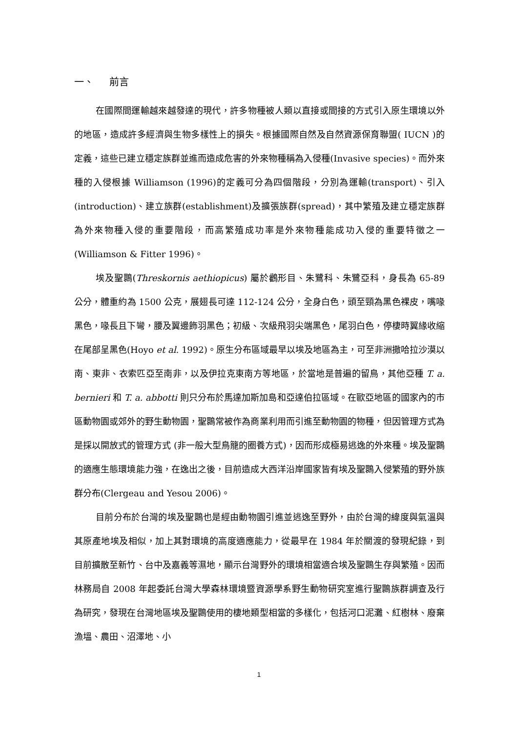一、 前言
在國際間運輸越來越發達的現代，許多物種被人類以直接或間接的方式引入原生環境以外的地區，造成許多經濟與生物多樣性上的損失。根據國際自然及自然資源保育聯盟( IUCN )的定義，這些已建立穩定族群並進而造成危害的外來物種稱為入侵種(Invasive species)。而外來種的入侵根據 Williamson (1996)的定義可分為四個階段，分別為運輸(transport)、引入(introduction)、建立族群(establishment)及擴張族群(spread)，其中繁殖及建立穩定族群為外來物種入侵的重要階段，而高繁殖成功率是外來物種能成功入侵的重要特徵之一(Williamson & Fitter 1996)。
埃及聖䴉(Threskornis aethiopicus) 屬於鸛形目、朱鷺科、朱鷺亞科，身長為 65-89 公分，體重約為 1500 公克，展翅長可達 112-124 公分，全身白色，頭至頸為黑色裸皮，嘴喙黑色，喙長且下彎，腰及翼邊飾羽黑色；初級、次級飛羽尖端黑色，尾羽白色，停棲時翼緣收縮在尾部呈黑色(Hoyo et al. 1992)。原生分布區域最早以埃及地區為主，可至非洲撒哈拉沙漠以南、東非、衣索匹亞至南非，以及伊拉克東南方等地區，於當地是普遍的留鳥，其他亞種 T. a. bernieri 和 T. a. abbotti 則只分布於馬達加斯加島和亞達伯拉區域。在歐亞地區的國家內的市區動物園或郊外的野生動物園，聖䴉常被作為商業利用而引進至動物園的物種，但因管理方式為是採以開放式的管理方式 (非一般大型鳥籠的圈養方式)，因而形成極易逃逸的外來種。埃及聖䴉的適應生態環境能力強，在逸出之後，目前造成大西洋沿岸國家皆有埃及聖䴉入侵繁殖的野外族群分布(Clergeau and Yesou 2006)。
目前分布於台灣的埃及聖䴉也是經由動物園引進並逃逸至野外，由於台灣的緯度與氣溫與其原產地埃及相似，加上其對環境的高度適應能力，從最早在 1984 年於關渡的發現紀錄，到目前擴散至新竹、台中及嘉義等濕地，顯示台灣野外的環境相當適合埃及聖䴉生存與繁殖。因而林務局自 2008 年起委託台灣大學森林環境暨資源學系野生動物研究室進行聖䴉族群調查及行為研究，發現在台灣地區埃及聖䴉使用的棲地類型相當的多樣化，包括河口泥灘、紅樹林、廢棄漁塭、農田、沼澤地、小
1